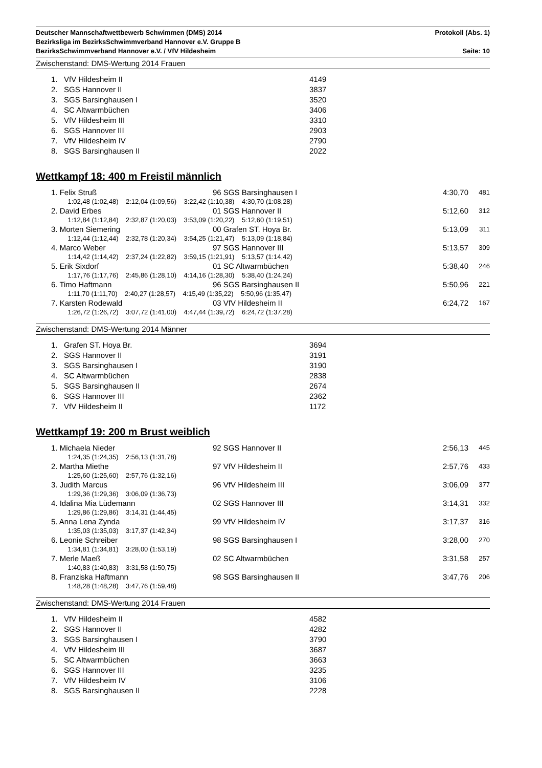Deutscher Mannschaftwettbewerb Schwimmen (DMS) 2014 Protokoll (Abs. 1)
Bezirksliga im BezirksSchwimmverband Hannover e.V. Gruppe B
BezirksSchwimmverband Hannover e.V. / VfV Hildesheim Seite: 10
Zwischenstand: DMS-Wertung 2014 Frauen
| 1. | VfV Hildesheim II | 4149 |
| 2. | SGS Hannover II | 3837 |
| 3. | SGS Barsinghausen I | 3520 |
| 4. | SC Altwarmbüchen | 3406 |
| 5. | VfV Hildesheim III | 3310 |
| 6. | SGS Hannover III | 2903 |
| 7. | VfV Hildesheim IV | 2790 |
| 8. | SGS Barsinghausen II | 2022 |
Wettkampf 18: 400 m Freistil männlich
| | 1. Felix Struß | 96 SGS Barsinghausen I | 4:30,70 | 481 |
| | 1:02,48 (1:02,48) 2:12,04 (1:09,56) 3:22,42 (1:10,38) 4:30,70 (1:08,28) | | | |
| | 2. David Erbes | 01 SGS Hannover II | 5:12,60 | 312 |
| | 1:12,84 (1:12,84) 2:32,87 (1:20,03) 3:53,09 (1:20,22) 5:12,60 (1:19,51) | | | |
| | 3. Morten Siemering | 00 Grafen ST. Hoya Br. | 5:13,09 | 311 |
| | 1:12,44 (1:12,44) 2:32,78 (1:20,34) 3:54,25 (1:21,47) 5:13,09 (1:18,84) | | | |
| | 4. Marco Weber | 97 SGS Hannover III | 5:13,57 | 309 |
| | 1:14,42 (1:14,42) 2:37,24 (1:22,82) 3:59,15 (1:21,91) 5:13,57 (1:14,42) | | | |
| | 5. Erik Sixdorf | 01 SC Altwarmbüchen | 5:38,40 | 246 |
| | 1:17,76 (1:17,76) 2:45,86 (1:28,10) 4:14,16 (1:28,30) 5:38,40 (1:24,24) | | | |
| | 6. Timo Haftmann | 96 SGS Barsinghausen II | 5:50,96 | 221 |
| | 1:11,70 (1:11,70) 2:40,27 (1:28,57) 4:15,49 (1:35,22) 5:50,96 (1:35,47) | | | |
| | 7. Karsten Rodewald | 03 VfV Hildesheim II | 6:24,72 | 167 |
| | 1:26,72 (1:26,72) 3:07,72 (1:41,00) 4:47,44 (1:39,72) 6:24,72 (1:37,28) | | | |
Zwischenstand: DMS-Wertung 2014 Männer
| 1. | Grafen ST. Hoya Br. | 3694 |
| 2. | SGS Hannover II | 3191 |
| 3. | SGS Barsinghausen I | 3190 |
| 4. | SC Altwarmbüchen | 2838 |
| 5. | SGS Barsinghausen II | 2674 |
| 6. | SGS Hannover III | 2362 |
| 7. | VfV Hildesheim II | 1172 |
Wettkampf 19: 200 m Brust weiblich
| | 1. Michaela Nieder | 92 SGS Hannover II | 2:56,13 | 445 |
| | 1:24,35 (1:24,35) 2:56,13 (1:31,78) | | | |
| | 2. Martha Miethe | 97 VfV Hildesheim II | 2:57,76 | 433 |
| | 1:25,60 (1:25,60) 2:57,76 (1:32,16) | | | |
| | 3. Judith Marcus | 96 VfV Hildesheim III | 3:06,09 | 377 |
| | 1:29,36 (1:29,36) 3:06,09 (1:36,73) | | | |
| | 4. Idalina Mia Lüdemann | 02 SGS Hannover III | 3:14,31 | 332 |
| | 1:29,86 (1:29,86) 3:14,31 (1:44,45) | | | |
| | 5. Anna Lena Zynda | 99 VfV Hildesheim IV | 3:17,37 | 316 |
| | 1:35,03 (1:35,03) 3:17,37 (1:42,34) | | | |
| | 6. Leonie Schreiber | 98 SGS Barsinghausen I | 3:28,00 | 270 |
| | 1:34,81 (1:34,81) 3:28,00 (1:53,19) | | | |
| | 7. Merle Maeß | 02 SC Altwarmbüchen | 3:31,58 | 257 |
| | 1:40,83 (1:40,83) 3:31,58 (1:50,75) | | | |
| | 8. Franziska Haftmann | 98 SGS Barsinghausen II | 3:47,76 | 206 |
| | 1:48,28 (1:48,28) 3:47,76 (1:59,48) | | | |
Zwischenstand: DMS-Wertung 2014 Frauen
| 1. | VfV Hildesheim II | 4582 |
| 2. | SGS Hannover II | 4282 |
| 3. | SGS Barsinghausen I | 3790 |
| 4. | VfV Hildesheim III | 3687 |
| 5. | SC Altwarmbüchen | 3663 |
| 6. | SGS Hannover III | 3235 |
| 7. | VfV Hildesheim IV | 3106 |
| 8. | SGS Barsinghausen II | 2228 |